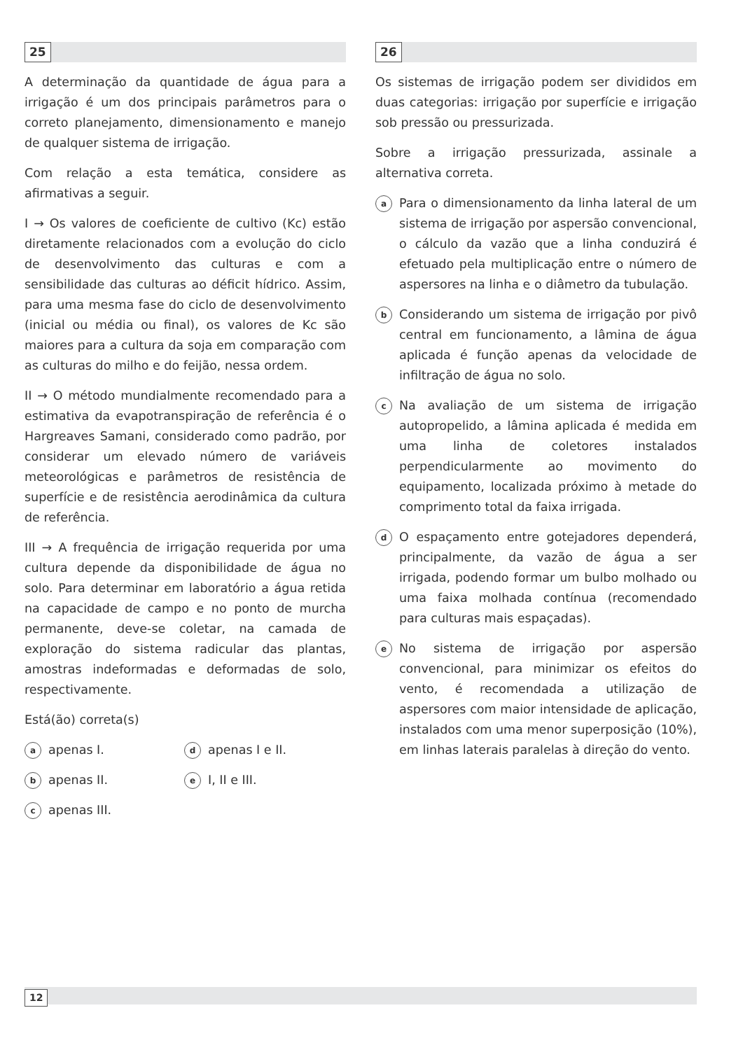25
A determinação da quantidade de água para a irrigação é um dos principais parâmetros para o correto planejamento, dimensionamento e manejo de qualquer sistema de irrigação.
Com relação a esta temática, considere as afirmativas a seguir.
I → Os valores de coeficiente de cultivo (Kc) estão diretamente relacionados com a evolução do ciclo de desenvolvimento das culturas e com a sensibilidade das culturas ao déficit hídrico. Assim, para uma mesma fase do ciclo de desenvolvimento (inicial ou média ou final), os valores de Kc são maiores para a cultura da soja em comparação com as culturas do milho e do feijão, nessa ordem.
II → O método mundialmente recomendado para a estimativa da evapotranspiração de referência é o Hargreaves Samani, considerado como padrão, por considerar um elevado número de variáveis meteorológicas e parâmetros de resistência de superfície e de resistência aerodinâmica da cultura de referência.
III → A frequência de irrigação requerida por uma cultura depende da disponibilidade de água no solo. Para determinar em laboratório a água retida na capacidade de campo e no ponto de murcha permanente, deve-se coletar, na camada de exploração do sistema radicular das plantas, amostras indeformadas e deformadas de solo, respectivamente.
Está(ão) correta(s)
aapenas I.
dapenas I e II.
bapenas II.
e I, II e III.
capenas III.
26
Os sistemas de irrigação podem ser divididos em duas categorias: irrigação por superfície e irrigação sob pressão ou pressurizada.
Sobre a irrigação pressurizada, assinale a alternativa correta.
a Para o dimensionamento da linha lateral de um sistema de irrigação por aspersão convencional, o cálculo da vazão que a linha conduzirá é efetuado pela multiplicação entre o número de aspersores na linha e o diâmetro da tubulação.
b Considerando um sistema de irrigação por pivô central em funcionamento, a lâmina de água aplicada é função apenas da velocidade de infiltração de água no solo.
c Na avaliação de um sistema de irrigação autopropelido, a lâmina aplicada é medida em uma linha de coletores instalados perpendicularmente ao movimento do equipamento, localizada próximo à metade do comprimento total da faixa irrigada.
d O espaçamento entre gotejadores dependerá, principalmente, da vazão de água a ser irrigada, podendo formar um bulbo molhado ou uma faixa molhada contínua (recomendado para culturas mais espaçadas).
e No sistema de irrigação por aspersão convencional, para minimizar os efeitos do vento, é recomendada a utilização de aspersores com maior intensidade de aplicação, instalados com uma menor superposição (10%), em linhas laterais paralelas à direção do vento.
12